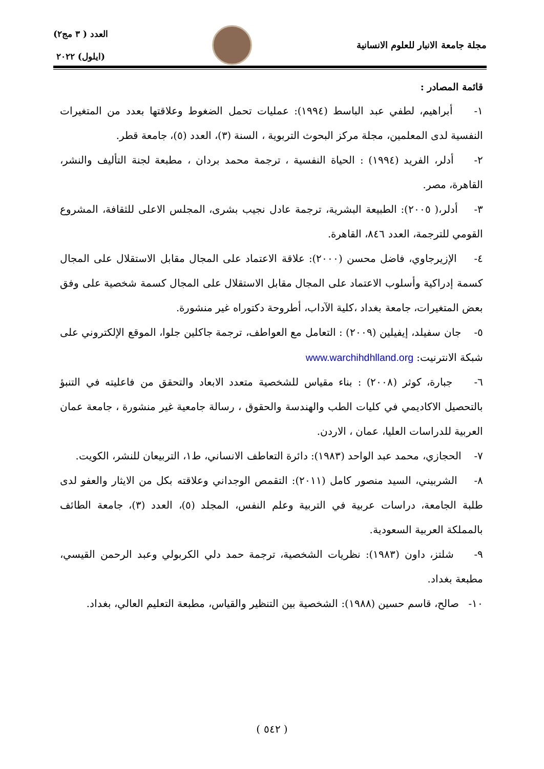مجلة جامعة الانبار للعلوم الانسانية
العدد ( ٣ مج٢)
(ايلول) ٢٠٢٢
قائمة المصادر :
١- أبراهيم، لطفي عبد الباسط (١٩٩٤): عمليات تحمل الضغوط وعلاقتها بعدد من المتغيرات النفسية لدى المعلمين، مجلة مركز البحوث التربوية ، السنة (٣)، العدد (٥)، جامعة قطر.
٢- أدلر، الفريد (١٩٩٤) : الحياة النفسية ، ترجمة محمد بردان ، مطبعة لجنة التأليف والنشر، القاهرة، مصر.
٣- أدلر،( ٢٠٠٥): الطبيعة البشرية، ترجمة عادل نجيب بشرى، المجلس الاعلى للثقافة، المشروع القومي للترجمة، العدد ٨٤٦، القاهرة.
٤- الإزيرجاوي، فاضل محسن (٢٠٠٠): علاقة الاعتماد على المجال مقابل الاستقلال على المجال كسمة إدراكية وأسلوب الاعتماد على المجال مقابل الاستقلال على المجال كسمة شخصية على وفق بعض المتغيرات، جامعة بغداد ،كلية الآداب، أطروحة دكتوراه غير منشورة.
٥- جان سفيلد، إيفيلين (٢٠٠٩) : التعامل مع العواطف، ترجمة جاكلين جلوا، الموقع الإلكتروني على شبكة الانترنيت: www.warchihdhlland.org
٦- جبارة، كوثر (٢٠٠٨) : بناء مقياس للشخصية متعدد الابعاد والتحقق من فاعليته في التنبؤ بالتحصيل الاكاديمي في كليات الطب والهندسة والحقوق ، رسالة جامعية غير منشورة ، جامعة عمان العربية للدراسات العليا، عمان ، الاردن.
٧- الحجازي، محمد عبد الواحد (١٩٨٣): دائرة التعاطف الانساني، ط١، التربيعان للنشر، الكويت.
٨- الشربيني، السيد منصور كامل (٢٠١١): التقمص الوجداني وعلاقته بكل من الايثار والعفو لدى طلبة الجامعة، دراسات عربية في التربية وعلم النفس، المجلد (٥)، العدد (٣)، جامعة الطائف بالمملكة العربية السعودية.
٩- شلتز، داون (١٩٨٣): نظريات الشخصية، ترجمة حمد دلي الكربولي وعبد الرحمن القيسي، مطبعة بغداد.
١٠- صالح، قاسم حسين (١٩٨٨): الشخصية بين التنظير والقياس، مطبعة التعليم العالي، بغداد.
( ٥٤٢ )